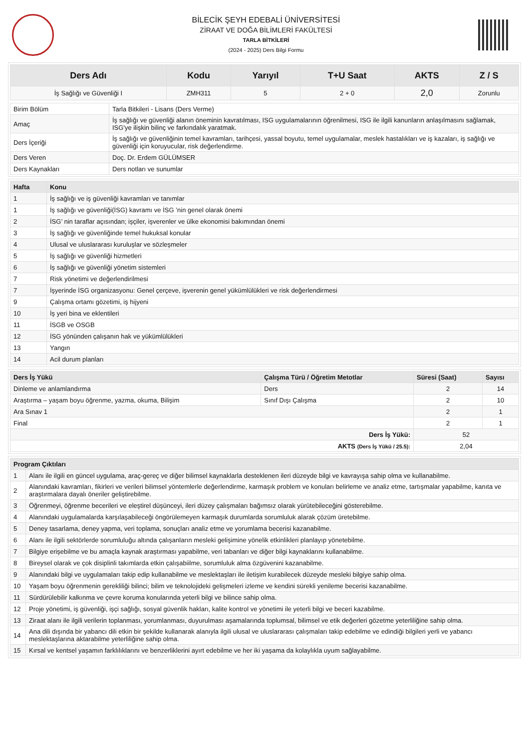BİLECİK ŞEYH EDEBALİ ÜNİVERSİTESİ
ZİRAAT VE DOĞA BİLİMLERİ FAKÜLTESİ
TARLA BİTKİLERİ
(2024 - 2025) Ders Bilgi Formu
| Ders Adı | Kodu | Yarıyıl | T+U Saat | AKTS | Z / S |
| --- | --- | --- | --- | --- | --- |
| İş Sağlığı ve Güvenliği I | ZMH311 | 5 | 2 + 0 | 2,0 | Zorunlu |
| Birim Bölüm | Tarla Bitkileri - Lisans (Ders Verme) |
| Amaç | İş sağlığı ve güvenliği alanın öneminin kavratılması, ISG uygulamalarının öğrenilmesi, ISG ile ilgili kanunların anlaşılmasını sağlamak, ISG'ye ilişkin bilinç ve farkındalık yaratmak. |
| Ders İçeriği | İş sağlığı ve güvenliğinin temel kavramları, tarihçesi, yassal boyutu, temel uygulamalar, meslek hastalıkları ve iş kazaları, iş sağlığı ve güvenliği için koruyucular, risk değerlendirme. |
| Ders Veren | Doç. Dr. Erdem GÜLÜMSER |
| Ders Kaynakları | Ders notları ve sunumlar |
| Hafta | Konu |
| --- | --- |
| 1 | İş sağlığı ve iş güvenliği kavramları ve tanımlar |
| 1 | İş sağlığı ve güvenliği(İSG) kavramı ve İSG ’nin genel olarak önemi |
| 2 | İSG’ nin taraflar açısından; işçiler, işverenler ve ülke ekonomisi bakımından önemi |
| 3 | İş sağlığı ve güvenliğinde temel hukuksal konular |
| 4 | Ulusal ve uluslararası kuruluşlar ve sözleşmeler |
| 5 | İş sağlığı ve güvenliği hizmetleri |
| 6 | İş sağlığı ve güvenliği yönetim sistemleri |
| 7 | Risk yönetimi ve değerlendirilmesi |
| 7 | İşyerinde İSG organizasyonu: Genel çerçeve, işverenin genel yükümlülükleri ve risk değerlendirmesi |
| 9 | Çalışma ortamı gözetimi, iş hijyeni |
| 10 | İş yeri bina ve eklentileri |
| 11 | İSGB ve OSGB |
| 12 | İSG yönünden çalışanın hak ve yükümlülükleri |
| 13 | Yangın |
| 14 | Acil durum planları |
| Ders İş Yükü | Çalışma Türü / Öğretim Metotlar | Süresi (Saat) | Sayısı |
| --- | --- | --- | --- |
| Dinleme ve anlamlandırma | Ders | 2 | 14 |
| Araştırma – yaşam boyu öğrenme, yazma, okuma, Bilişim | Sınıf Dışı Çalışma | 2 | 10 |
| Ara Sınav 1 | | 2 | 1 |
| Final | | 2 | 1 |
| Ders İş Yükü: | | 52 | |
| AKTS (Ders İş Yükü / 25.5): | | 2,04 | |
| Program Çıktıları | |
| --- | --- |
| 1 | Alanı ile ilgili en güncel uygulama, araç-gereç ve diğer bilimsel kaynaklarla desteklenen ileri düzeyde bilgi ve kavrayışa sahip olma ve kullanabilme. |
| 2 | Alanındaki kavramları, fikirleri ve verileri bilimsel yöntemlerle değerlendirme, karmaşık problem ve konuları belirleme ve analiz etme, tartışmalar yapabilme, kanıta ve araştırmalara dayalı öneriler geliştirebilme. |
| 3 | Öğrenmeyi, öğrenme becerileri ve eleştirel düşünceyi, ileri düzey çalışmaları bağımsız olarak yürütebileceğini gösterebilme. |
| 4 | Alanındaki uygulamalarda karşılaşabileceği öngörülemeyen karmaşık durumlarda sorumluluk alarak çözüm üretebilme. |
| 5 | Deney tasarlama, deney yapma, veri toplama, sonuçları analiz etme ve yorumlama becerisi kazanabilme. |
| 6 | Alanı ile ilgili sektörlerde sorumluluğu altında çalışanların mesleki gelişimine yönelik etkinlikleri planlayıp yönetebilme. |
| 7 | Bilgiye erişebilme ve bu amaçla kaynak araştırması yapabilme, veri tabanları ve diğer bilgi kaynaklarını kullanabilme. |
| 8 | Bireysel olarak ve çok disiplinli takımlarda etkin çalışabiilme, sorumluluk alma özgüvenini kazanabilme. |
| 9 | Alanındaki bilgi ve uygulamaları takip edip kullanabilme ve meslektaşları ile iletişim kurabilecek düzeyde mesleki bilgiye sahip olma. |
| 10 | Yaşam boyu öğrenmenin gerekliliği bilinci; bilim ve teknolojideki gelişmeleri izleme ve kendini sürekli yenileme becerisi kazanabilme. |
| 11 | Sürdürülebilir kalkınma ve çevre koruma konularında yeterli bilgi ve bilince sahip olma. |
| 12 | Proje yönetimi, iş güvenliği, işçi sağlığı, sosyal güvenlik hakları, kalite kontrol ve yönetimi ile yeterli bilgi ve beceri kazabilme. |
| 13 | Ziraat alanı ile ilgili verilerin toplanması, yorumlanması, duyurulması aşamalarında toplumsal, bilimsel ve etik değerleri gözetme yeterliliğine sahip olma. |
| 14 | Ana dili dışında bir yabancı dili etkin bir şekilde kullanarak alanıyla ilgili ulusal ve uluslararası çalışmaları takip edebilme ve edindiği bilgileri yerli ve yabancı meslektaşlarına aktarabilme yeterliliğine sahip olma. |
| 15 | Kırsal ve kentsel yaşamın farklılıklarını ve benzerliklerini ayırt edebilme ve her iki yaşama da kolaylıkla uyum sağlayabilme. |